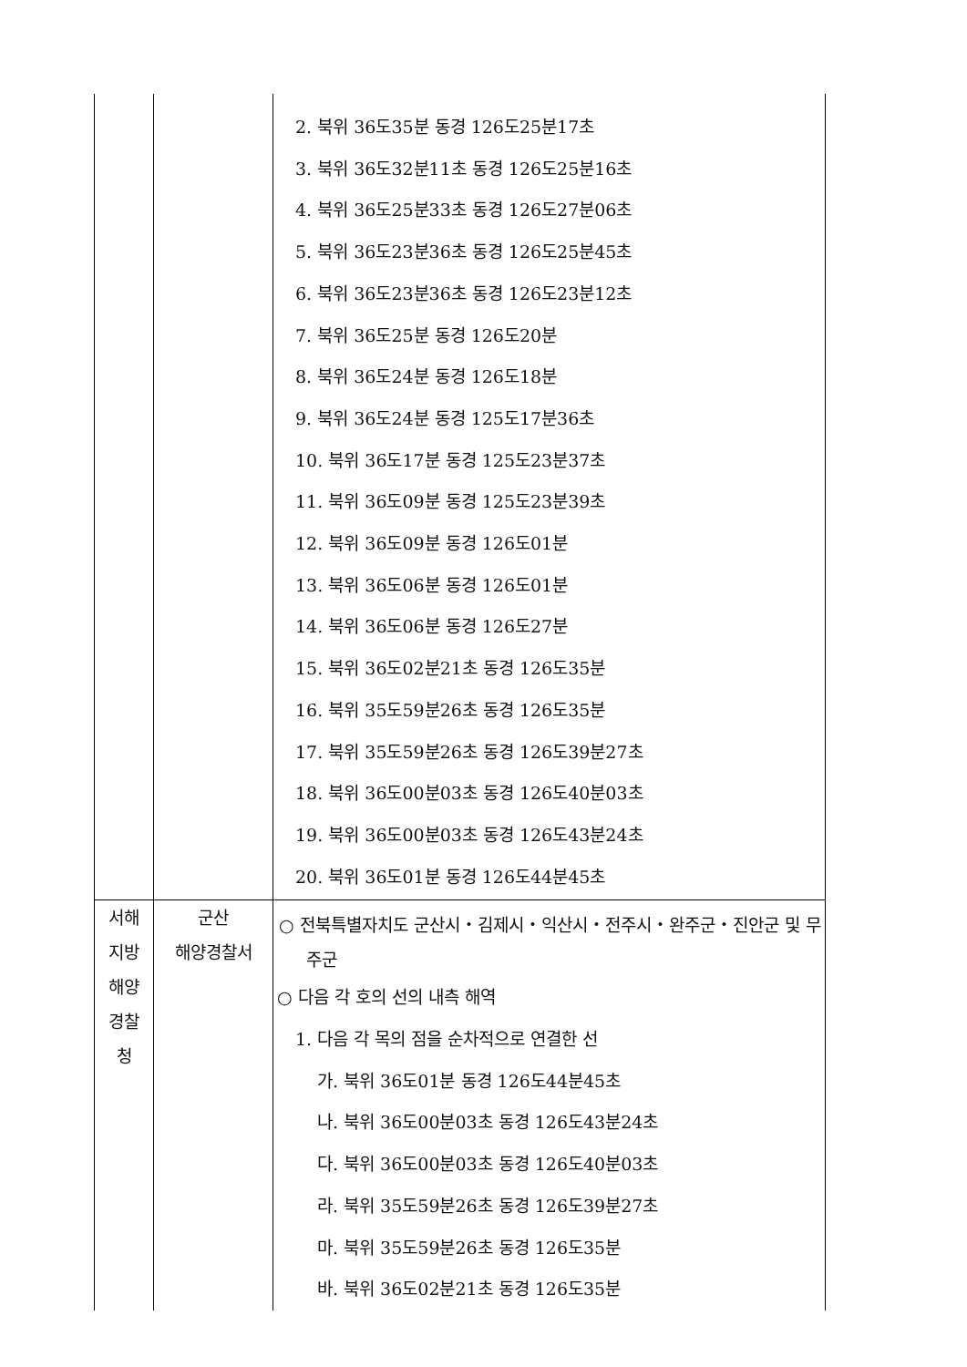| | | 2. 북위 36도35분 동경 126도25분17초 3. 북위 36도32분11초 동경 126도25분16초 4. 북위 36도25분33초 동경 126도27분06초 5. 북위 36도23분36초 동경 126도25분45초 6. 북위 36도23분36초 동경 126도23분12초 7. 북위 36도25분 동경 126도20분 8. 북위 36도24분 동경 126도18분 9. 북위 36도24분 동경 125도17분36초 10. 북위 36도17분 동경 125도23분37초 11. 북위 36도09분 동경 125도23분39초 12. 북위 36도09분 동경 126도01분 13. 북위 36도06분 동경 126도01분 14. 북위 36도06분 동경 126도27분 15. 북위 36도02분21초 동경 126도35분 16. 북위 35도59분26초 동경 126도35분 17. 북위 35도59분26초 동경 126도39분27초 18. 북위 36도00분03초 동경 126도40분03초 19. 북위 36도00분03초 동경 126도43분24초 20. 북위 36도01분 동경 126도44분45초 |
| 서해 지방 해양 경찰 청 | 군산 해양경찰서 | ○ 전북특별자치도 군산시・김제시・익산시・전주시・완주군・진안군 및 무주군 ○ 다음 각 호의 선의 내측 해역 1. 다음 각 목의 점을 순차적으로 연결한 선 가. 북위 36도01분 동경 126도44분45초 나. 북위 36도00분03초 동경 126도43분24초 다. 북위 36도00분03초 동경 126도40분03초 라. 북위 35도59분26초 동경 126도39분27초 마. 북위 35도59분26초 동경 126도35분 바. 북위 36도02분21초 동경 126도35분 |